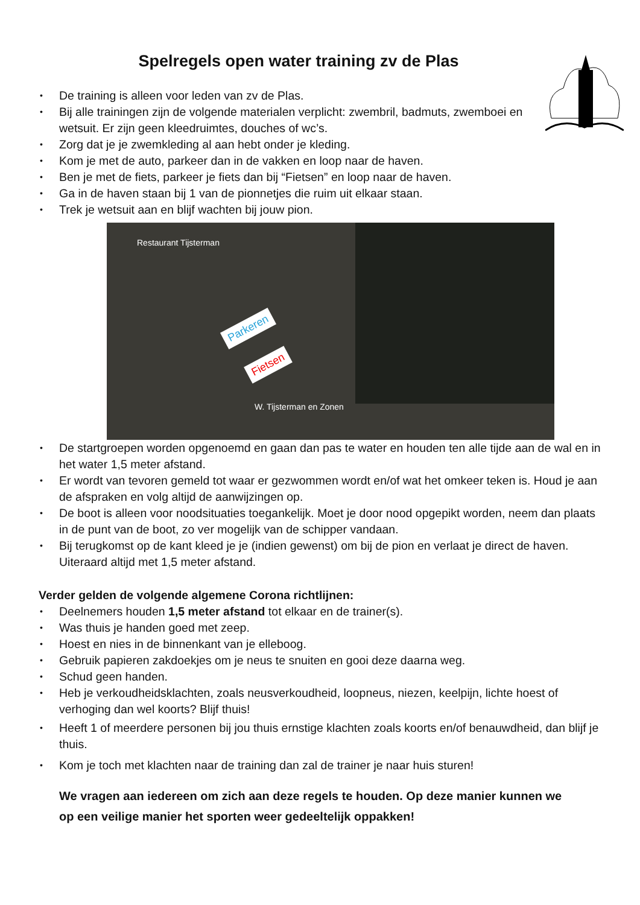Spelregels open water training zv de Plas
De training is alleen voor leden van zv de Plas.
Bij alle trainingen zijn de volgende materialen verplicht: zwembril, badmuts, zwemboei en wetsuit. Er zijn geen kleedruimtes, douches of wc’s.
Zorg dat je je zwemkleding al aan hebt onder je kleding.
Kom je met de auto, parkeer dan in de vakken en loop naar de haven.
Ben je met de fiets, parkeer je fiets dan bij “Fietsen” en loop naar de haven.
Ga in de haven staan bij 1 van de pionnetjes die ruim uit elkaar staan.
Trek je wetsuit aan en blijf wachten bij jouw pion.
Restaurant Tijsterman
Parkeren
Fietsen
W. Tijsterman en Zonen
De startgroepen worden opgenoemd en gaan dan pas te water en houden ten alle tijde aan de wal en in het water 1,5 meter afstand.
Er wordt van tevoren gemeld tot waar er gezwommen wordt en/of wat het omkeer teken is. Houd je aan de afspraken en volg altijd de aanwijzingen op.
De boot is alleen voor noodsituaties toegankelijk. Moet je door nood opgepikt worden, neem dan plaats in de punt van de boot, zo ver mogelijk van de schipper vandaan.
Bij terugkomst op de kant kleed je je (indien gewenst) om bij de pion en verlaat je direct de haven. Uiteraard altijd met 1,5 meter afstand.
Verder gelden de volgende algemene Corona richtlijnen:
Deelnemers houden 1,5 meter afstand tot elkaar en de trainer(s).
Was thuis je handen goed met zeep.
Hoest en nies in de binnenkant van je elleboog.
Gebruik papieren zakdoekjes om je neus te snuiten en gooi deze daarna weg.
Schud geen handen.
Heb je verkoudheidsklachten, zoals neusverkoudheid, loopneus, niezen, keelpijn, lichte hoest of verhoging dan wel koorts? Blijf thuis!
Heeft 1 of meerdere personen bij jou thuis ernstige klachten zoals koorts en/of benauwdheid, dan blijf je thuis.
Kom je toch met klachten naar de training dan zal de trainer je naar huis sturen!
We vragen aan iedereen om zich aan deze regels te houden. Op deze manier kunnen we op een veilige manier het sporten weer gedeeltelijk oppakken!